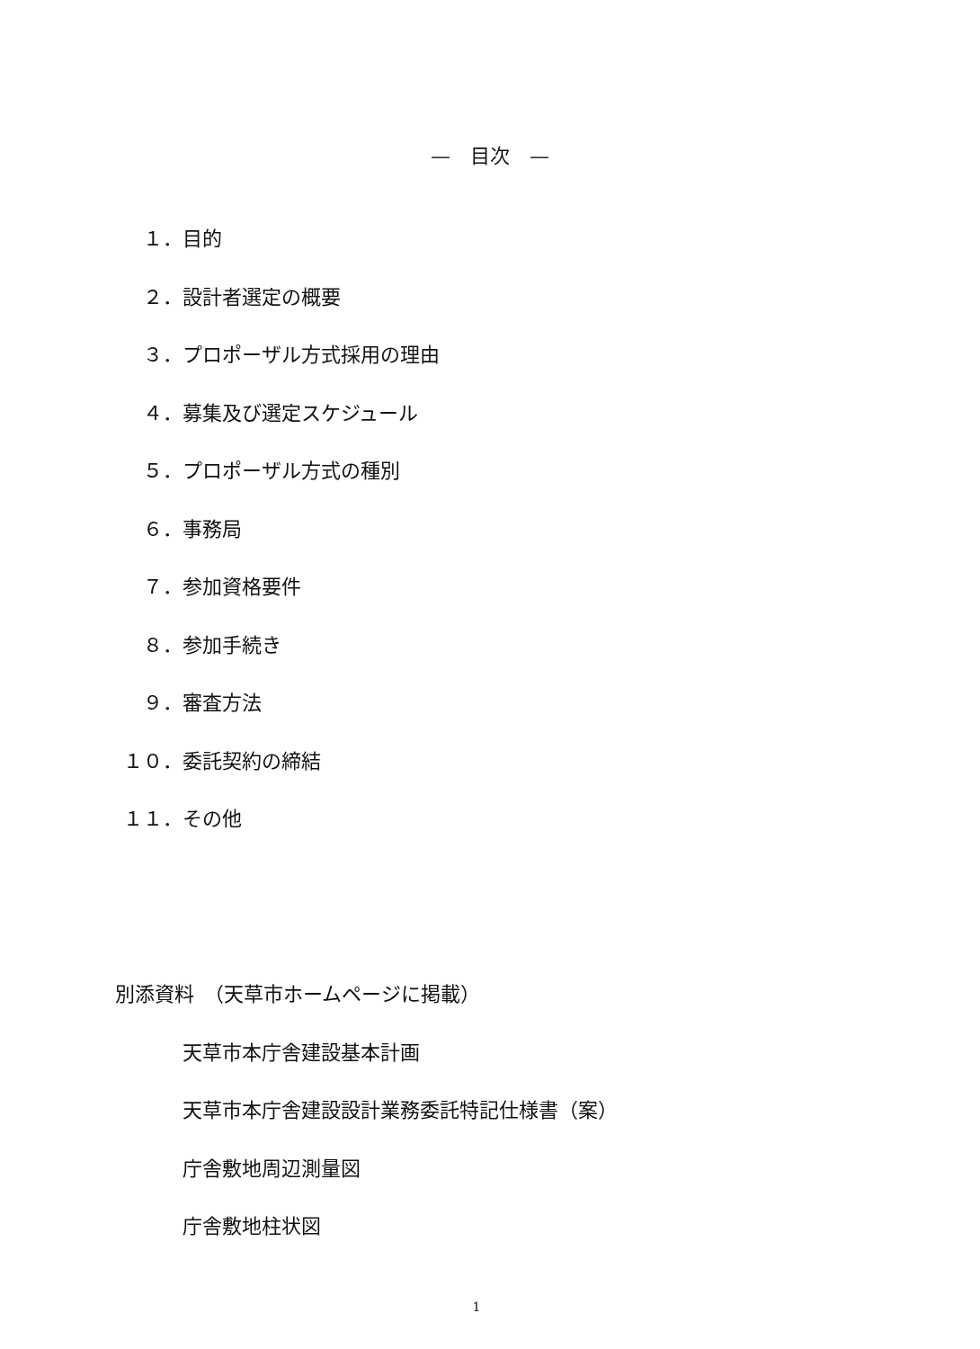—　目次　—
１． 目的
２． 設計者選定の概要
３． プロポーザル方式採用の理由
４． 募集及び選定スケジュール
５． プロポーザル方式の種別
６． 事務局
７． 参加資格要件
８． 参加手続き
９． 審査方法
１０． 委託契約の締結
１１． その他
別添資料　（天草市ホームページに掲載）
天草市本庁舎建設基本計画
天草市本庁舎建設設計業務委託特記仕様書（案）
庁舎敷地周辺測量図
庁舎敷地柱状図
1